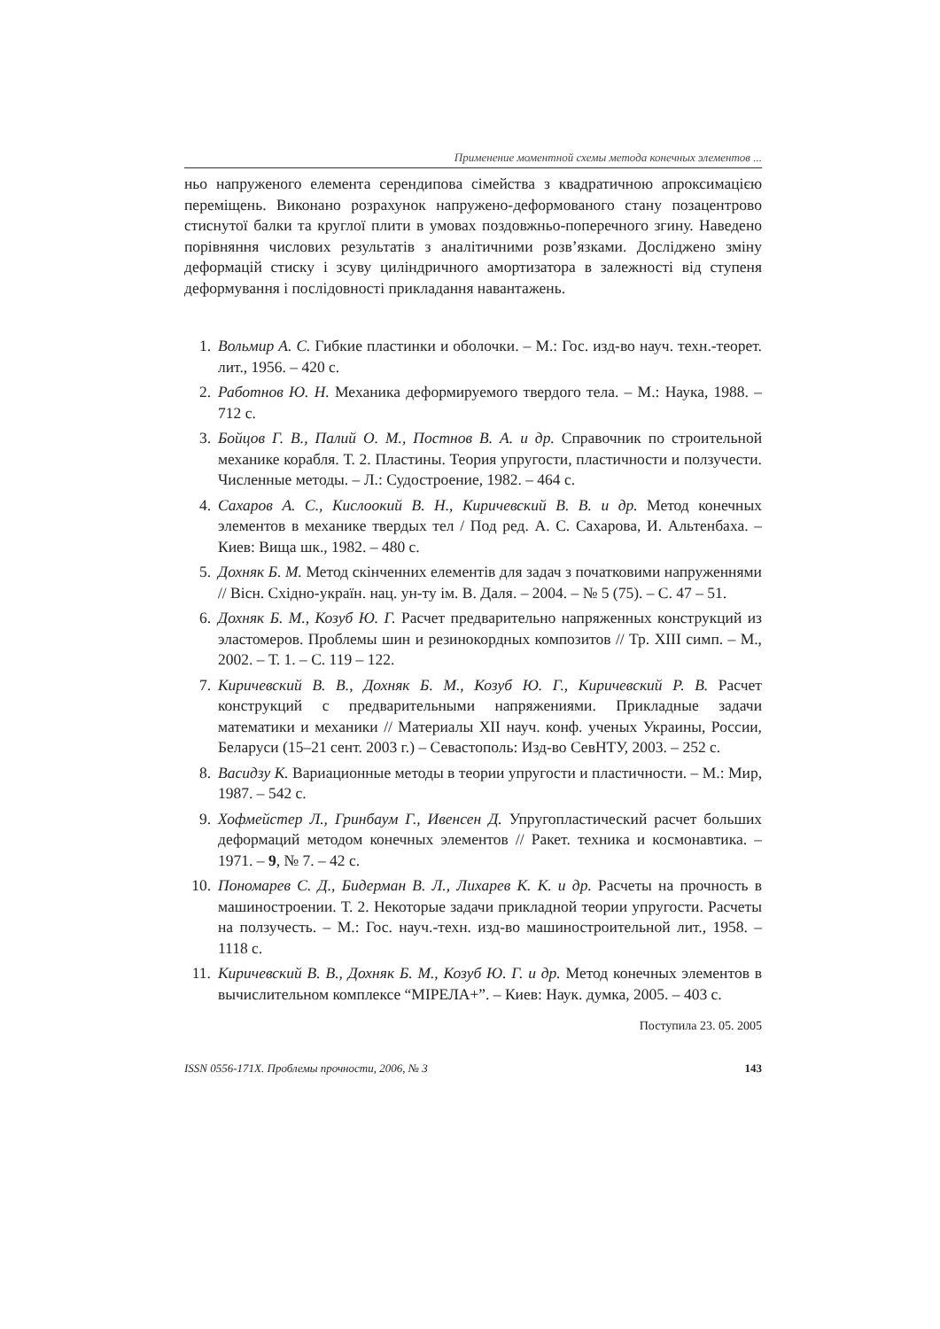Применение моментной схемы метода конечных элементов ...
ньо напруженого елемента серендипова сімейства з квадратичною апрокси­мацією переміщень. Виконано розрахунок напружено-деформованого стану позацентрово стиснутої балки та круглої плити в умовах поздовжньо-поперечного згину. Наведено порівняння числових результатів з аналітич­ними розв’язками. Досліджено зміну деформацій стиску і зсуву циліндрич­ного амортизатора в залежності від ступеня деформування і послідовності прикладання навантажень.
1. Вольмир А. С. Гибкие пластинки и оболочки. – М.: Гос. изд-во науч. техн.-теорет. лит., 1956. – 420 с.
2. Работнов Ю. Н. Механика деформируемого твердого тела. – М.: Наука, 1988. – 712 с.
3. Бойцов Г. В., Палий О. М., Постнов В. А. и др. Справочник по строи­тельной механике корабля. Т. 2. Пластины. Теория упругости, плас­тичности и ползучести. Численные методы. – Л.: Судостроение, 1982. – 464 с.
4. Сахаров А. С., Кислоокий В. Н., Киричевский В. В. и др. Метод конечных элементов в механике твердых тел / Под ред. А. С. Сахарова, И. Альтенбаха. – Киев: Вища шк., 1982. – 480 с.
5. Дохняк Б. М. Метод скінченних елементів для задач з початковими напруженнями // Вісн. Східно-україн. нац. ун-ту ім. В. Даля. – 2004. – № 5 (75). – С. 47 – 51.
6. Дохняк Б. М., Козуб Ю. Г. Расчет предварительно напряженных конст­рукций из эластомеров. Проблемы шин и резинокордных композитов // Тр. XIII симп. – М., 2002. – Т. 1. – С. 119 – 122.
7. Киричевский В. В., Дохняк Б. М., Козуб Ю. Г., Киричевский Р. В. Расчет конструкций с предварительными напряжениями. Прикладные задачи математики и механики // Материалы XII науч. конф. ученых Украины, России, Беларуси (15–21 сент. 2003 г.) – Севастополь: Изд-во СевНТУ, 2003. – 252 с.
8. Васидзу К. Вариационные методы в теории упругости и пластичности. – М.: Мир, 1987. – 542 с.
9. Хофмейстер Л., Гринбаум Г., Ивенсен Д. Упругопластический расчет больших деформаций методом конечных элементов // Ракет. техника и космонавтика. – 1971. – 9, № 7. – 42 с.
10. Пономарев С. Д., Бидерман В. Л., Лихарев К. К. и др. Расчеты на прочность в машиностроении. Т. 2. Некоторые задачи прикладной теории упругости. Расчеты на ползучесть. – М.: Гос. науч.-техн. изд-во машиностроительной лит., 1958. – 1118 с.
11. Киричевский В. В., Дохняк Б. М., Козуб Ю. Г. и др. Метод конечных элементов в вычислительном комплексе “МІРЕЛА+”. – Киев: Наук. думка, 2005. – 403 с.
Поступила 23. 05. 2005
ISSN 0556-171X. Проблемы прочности, 2006, № 3 143